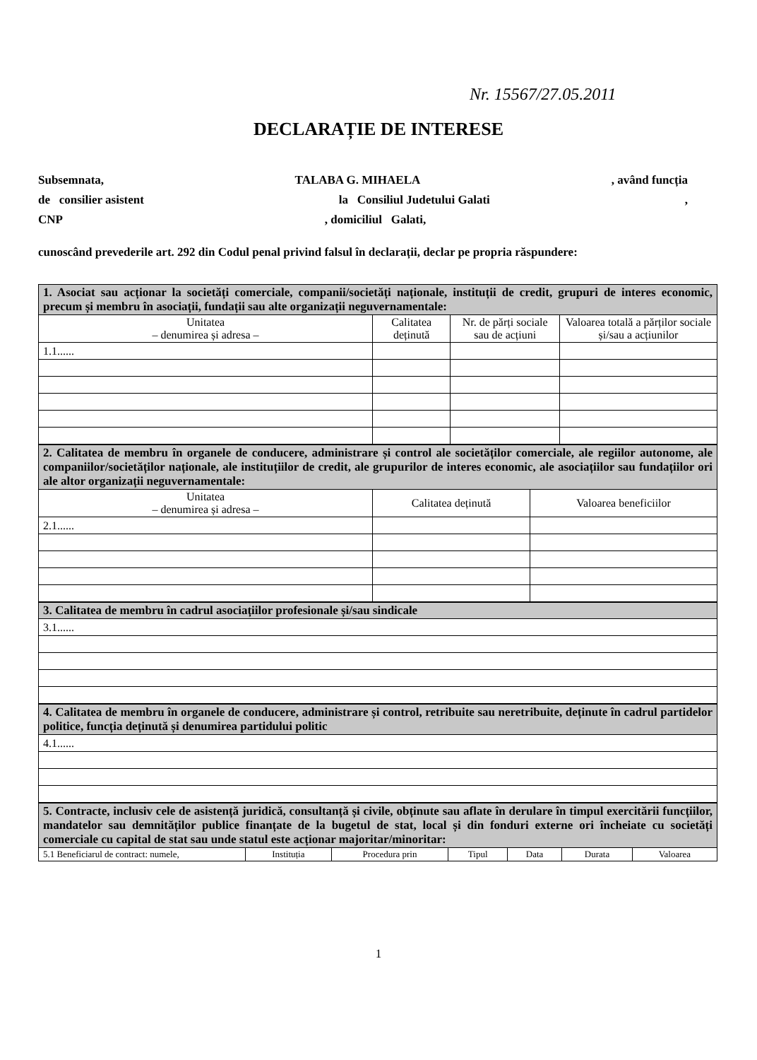Nr. 15567/27.05.2011
DECLARAȚIE DE INTERESE
Subsemnata, TALABA G. MIHAELA, având funcția
de consilier asistent la Consiliul Judetului Galati,
CNP, domiciliul Galati,
cunoscând prevederile art. 292 din Codul penal privind falsul în declarații, declar pe propria răspundere:
| 1. Asociat sau acționar la societăți comerciale, companii/societăți naționale, instituții de credit, grupuri de interes economic, precum și membru în asociații, fundații sau alte organizații neguvernamentale: | | | |
| Unitatea – denumirea și adresa – | Calitatea deținută | Nr. de părți sociale sau de acțiuni | Valoarea totală a părților sociale și/sau a acțiunilor |
| 1.1...... | | | |
| 2. Calitatea de membru în organele de conducere, administrare și control ale societăților comerciale, ale regiilor autonome, ale companiilor/societăților naționale, ale instituțiilor de credit, ale grupurilor de interes economic, ale asociațiilor sau fundațiilor ori ale altor organizații neguvernamentale: | | |
| Unitatea – denumirea și adresa – | Calitatea deținută | Valoarea beneficiilor |
| 2.1...... | | |
| 3. Calitatea de membru în cadrul asociațiilor profesionale și/sau sindicale |
| 3.1...... |
| 4. Calitatea de membru în organele de conducere, administrare și control, retribuite sau neretribuite, deținute în cadrul partidelor politice, funcția deținută și denumirea partidului politic |
| 4.1...... |
| 5. Contracte, inclusiv cele de asistență juridică, consultanță și civile, obținute sau aflate în derulare în timpul exercitării funcțiilor, mandatelor sau demnităților publice finanțate de la bugetul de stat, local și din fonduri externe ori încheiate cu societăți comerciale cu capital de stat sau unde statul este acționar majoritar/minoritar: | | | | | | |
| 5.1 Beneficiarul de contract: numele, | Instituția | Procedura prin | Tipul | Data | Durata | Valoarea |
1